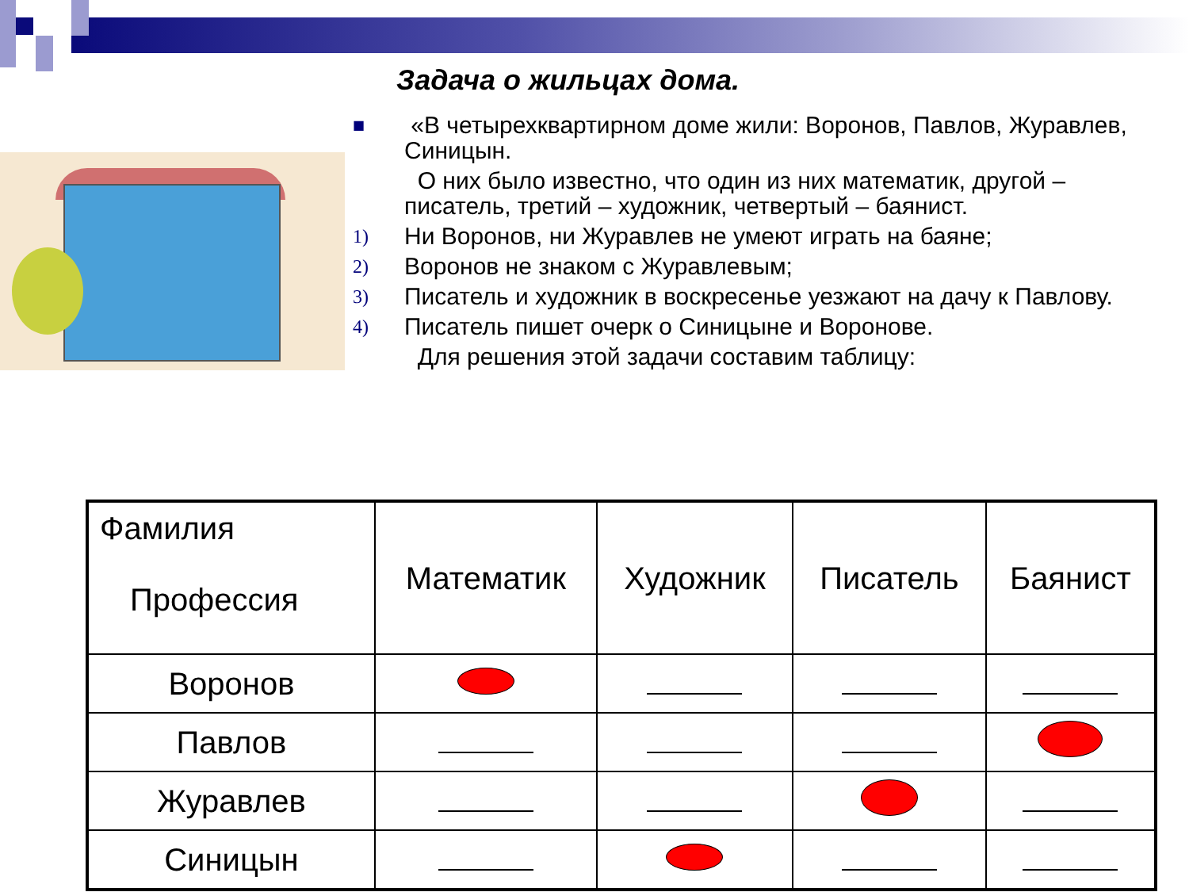Задача о жильцах дома.
■ «В четырехквартирном доме жили: Воронов, Павлов, Журавлев, Синицын.
О них было известно, что один из них математик, другой – писатель, третий – художник, четвертый – баянист.
1) Ни Воронов, ни Журавлев не умеют играть на баяне;
2) Воронов не знаком с Журавлевым;
3) Писатель и художник в воскресенье уезжают на дачу к Павлову.
4) Писатель пишет очерк о Синицыне и Воронове.
Для решения этой задачи составим таблицу:
| Фамилия Профессия | Математик | Художник | Писатель | Баянист |
| --- | --- | --- | --- | --- |
| Воронов | | | | |
| Павлов | | | | |
| Журавлев | | | | |
| Синицын | | | | |